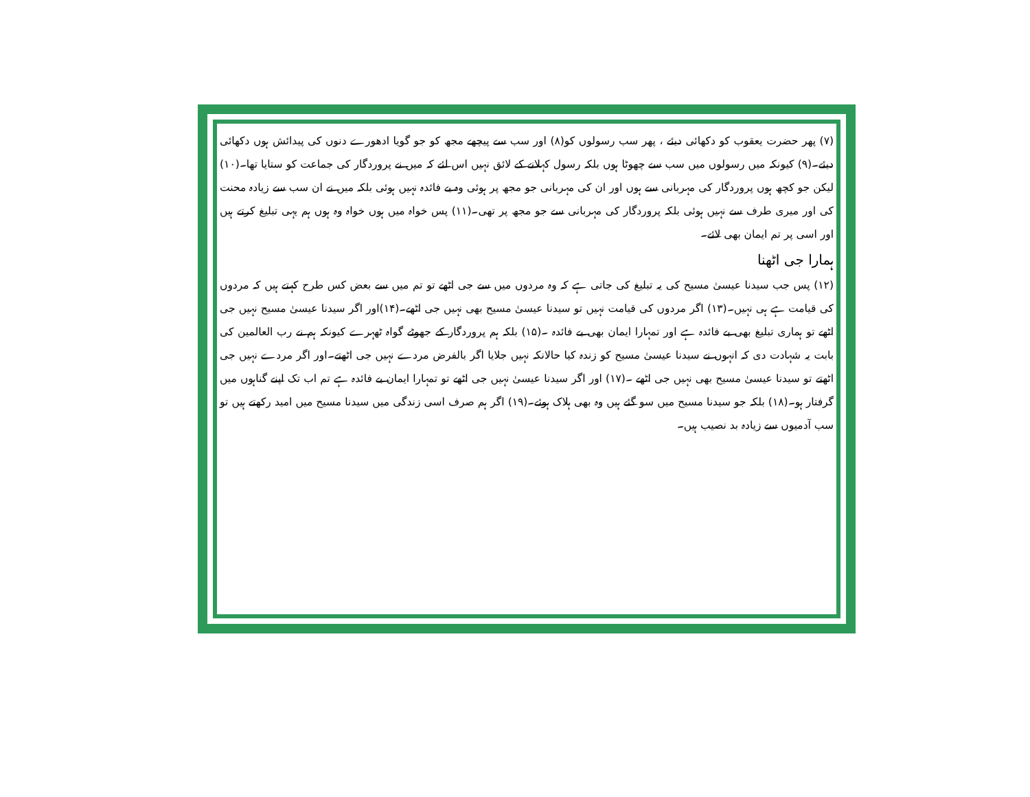(۷) پھر حضرت یعقوب کو دکھائی دیئے ، پھر سب رسولوں کو(۸) اور سب سے پیچھے مجھ کو جو گویا ادھورے دنوں کی پیدائش ہوں دکھائی دیئے۔(۹) کیونکہ میں رسولوں میں سب سے چھوٹا ہوں بلکہ رسول کہلانے کے لائق نہیں اس لئے کہ میں نے پروردگار کی جماعت کو ستایا تھا۔(۱۰) لیکن جو کچھ ہوں پروردگار کی مہربانی سے ہوں اور ان کی مہربانی جو مجھ پر ہوئی وہ بے فائدہ نہیں ہوئی بلکہ میں نے ان سب سے زیادہ محنت کی اور میری طرف سے نہیں ہوئی بلکہ پروردگار کی مہربانی سے جو مجھ پر تھی۔(۱۱) پس خواہ میں ہوں خواہ وہ ہوں ہم یہی تبلیغ کرتے ہیں اور اسی پر تم ایمان بھی لائے۔
ہمارا جی اٹھنا
(۱۲) پس جب سیدنا عیسیٰ مسیح کی یہ تبلیغ کی جاتی ہے کہ وہ مردوں میں سے جی اٹھے تو تم میں سے بعض کس طرح کہتے ہیں کہ مردوں کی قیامت ہے ہی نہیں۔(۱۳) اگر مردوں کی قیامت نہیں تو سیدنا عیسیٰ مسیح بھی نہیں جی اٹھے۔(۱۴)اور اگر سیدنا عیسیٰ مسیح نہیں جی اٹھے تو ہماری تبلیغ بھی بے فائدہ ہے اور تمہارا ایمان بھی بے فائدہ ۔(۱۵) بلکہ ہم پروردگار کے جھوٹے گواہ ٹھہرے کیونکہ ہم نے رب العالمین کی بابت یہ شہادت دی کہ انہوں نے سیدنا عیسیٰ مسیح کو زندہ کیا حالانکہ نہیں جلایا اگر بالفرض مردے نہیں جی اٹھتے۔اور اگر مردے نہیں جی اٹھتے تو سیدنا عیسیٰ مسیح بھی نہیں جی اٹھے ۔(۱۷) اور اگر سیدنا عیسیٰ نہیں جی اٹھے تو تمہارا ایمان بے فائدہ ہے تم اب تک اپنے گناہوں میں گرفتار ہو۔(۱۸) بلکہ جو سیدنا مسیح میں سو گئے ہیں وہ بھی ہلاک ہوئے۔(۱۹) اگر ہم صرف اسی زندگی میں سیدنا مسیح میں امید رکھتے ہیں تو سب آدمیوں سے زیادہ بد نصیب ہیں۔